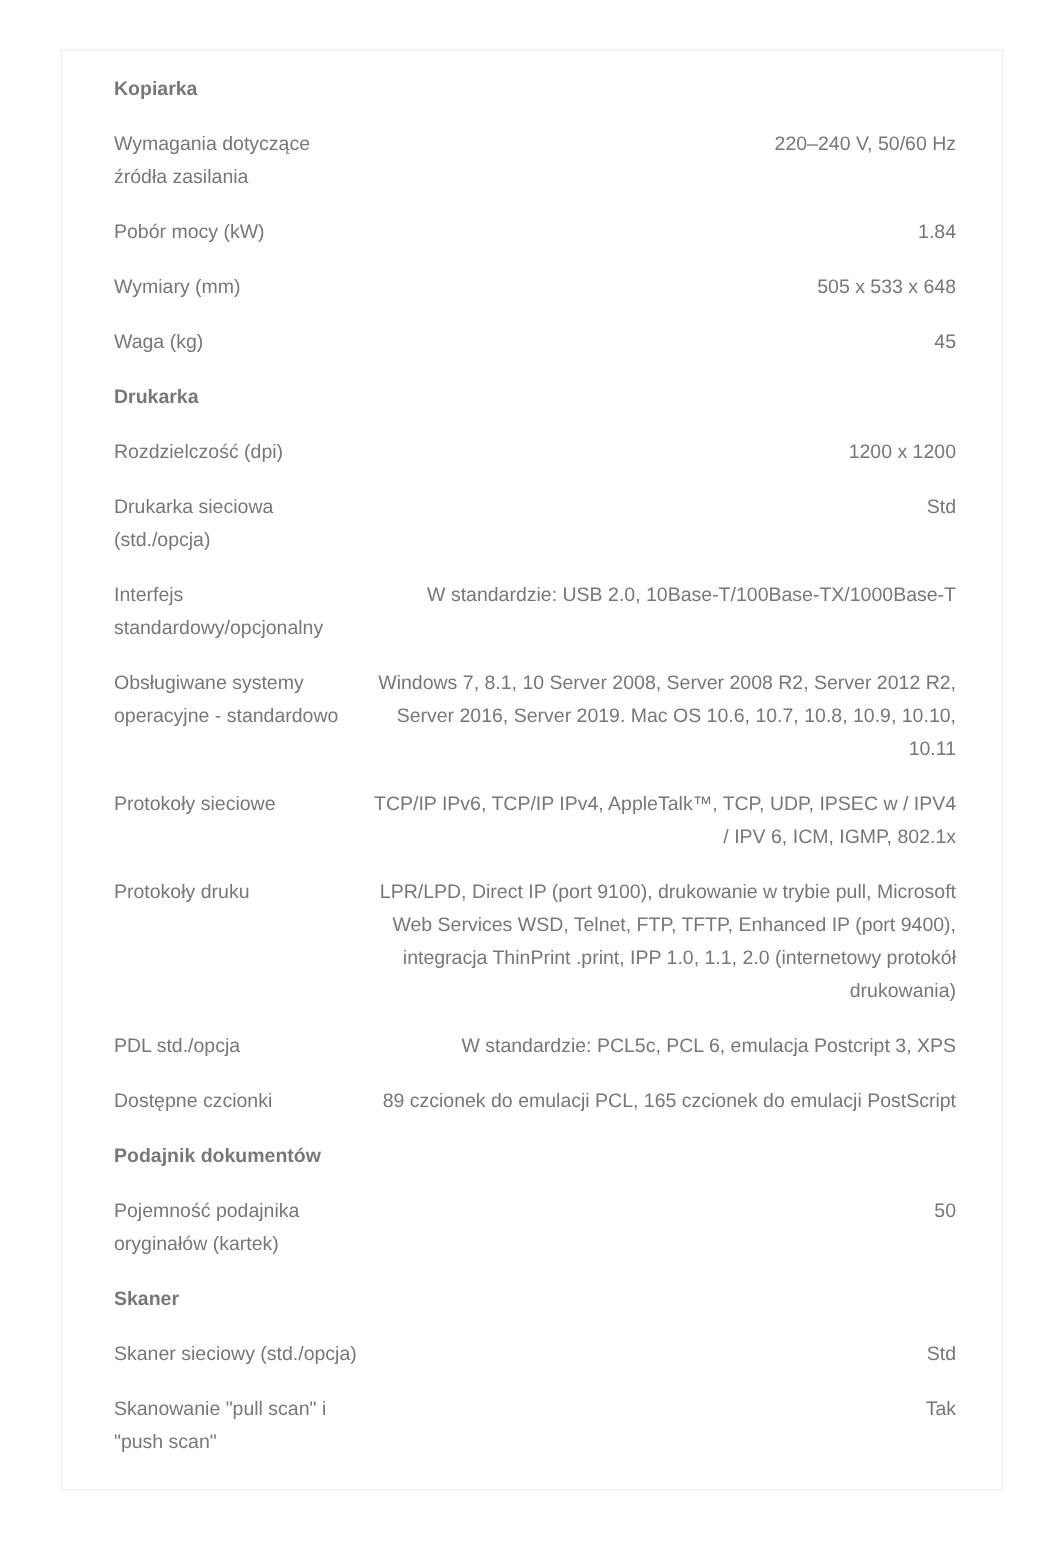| Kopiarka | |
| Wymagania dotyczące źródła zasilania | 220–240 V, 50/60 Hz |
| Pobór mocy (kW) | 1.84 |
| Wymiary (mm) | 505 x 533 x 648 |
| Waga (kg) | 45 |
| Drukarka | |
| Rozdzielczość (dpi) | 1200 x 1200 |
| Drukarka sieciowa (std./opcja) | Std |
| Interfejs standardowy/opcjonalny | W standardzie: USB 2.0, 10Base-T/100Base-TX/1000Base-T |
| Obsługiwane systemy operacyjne - standardowo | Windows 7, 8.1, 10 Server 2008, Server 2008 R2, Server 2012 R2, Server 2016, Server 2019. Mac OS 10.6, 10.7, 10.8, 10.9, 10.10, 10.11 |
| Protokoły sieciowe | TCP/IP IPv6, TCP/IP IPv4, AppleTalk™, TCP, UDP, IPSEC w / IPV4 / IPV 6, ICM, IGMP, 802.1x |
| Protokoły druku | LPR/LPD, Direct IP (port 9100), drukowanie w trybie pull, Microsoft Web Services WSD, Telnet, FTP, TFTP, Enhanced IP (port 9400), integracja ThinPrint .print, IPP 1.0, 1.1, 2.0 (internetowy protokół drukowania) |
| PDL std./opcja | W standardzie: PCL5c, PCL 6, emulacja Postcript 3, XPS |
| Dostępne czcionki | 89 czcionek do emulacji PCL, 165 czcionek do emulacji PostScript |
| Podajnik dokumentów | |
| Pojemność podajnika oryginałów (kartek) | 50 |
| Skaner | |
| Skaner sieciowy (std./opcja) | Std |
| Skanowanie "pull scan" i "push scan" | Tak |